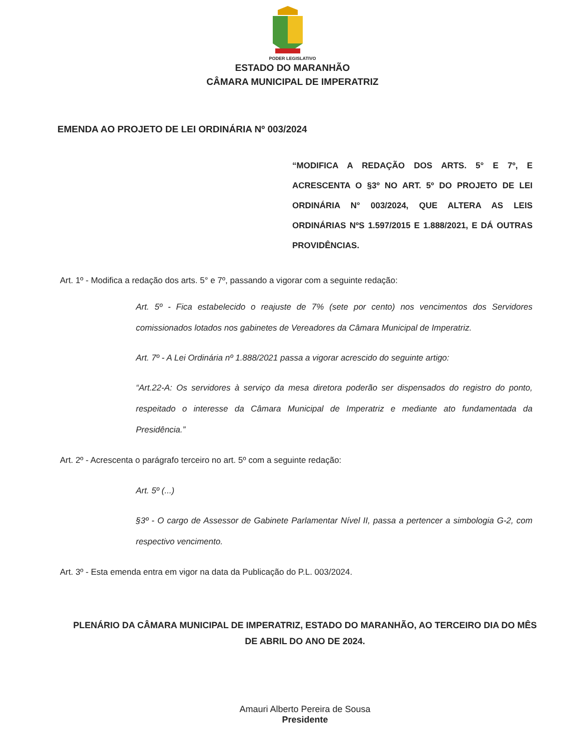PODER LEGISLATIVO
ESTADO DO MARANHÃO
CÂMARA MUNICIPAL DE IMPERATRIZ
EMENDA AO PROJETO DE LEI ORDINÁRIA Nº 003/2024
“MODIFICA A REDAÇÃO DOS ARTS. 5° E 7º, E ACRESCENTA O §3º NO ART. 5º DO PROJETO DE LEI ORDINÁRIA N° 003/2024, QUE ALTERA AS LEIS ORDINÁRIAS NºS 1.597/2015 E 1.888/2021, E DÁ OUTRAS PROVIDÊNCIAS.
Art. 1º - Modifica a redação dos arts. 5° e 7º, passando a vigorar com a seguinte redação:
Art. 5º - Fica estabelecido o reajuste de 7% (sete por cento) nos vencimentos dos Servidores comissionados lotados nos gabinetes de Vereadores da Câmara Municipal de Imperatriz.
Art. 7º - A Lei Ordinária nº 1.888/2021 passa a vigorar acrescido do seguinte artigo:
“Art.22-A: Os servidores à serviço da mesa diretora poderão ser dispensados do registro do ponto, respeitado o interesse da Câmara Municipal de Imperatriz e mediante ato fundamentada da Presidência.”
Art. 2º - Acrescenta o parágrafo terceiro no art. 5º com a seguinte redação:
Art. 5º (...)
§3º - O cargo de Assessor de Gabinete Parlamentar Nível II, passa a pertencer a simbologia G-2, com respectivo vencimento.
Art. 3º - Esta emenda entra em vigor na data da Publicação do P.L. 003/2024.
PLENÁRIO DA CÂMARA MUNICIPAL DE IMPERATRIZ, ESTADO DO MARANHÃO, AO TERCEIRO DIA DO MÊS DE ABRIL DO ANO DE 2024.
Amauri Alberto Pereira de Sousa
Presidente